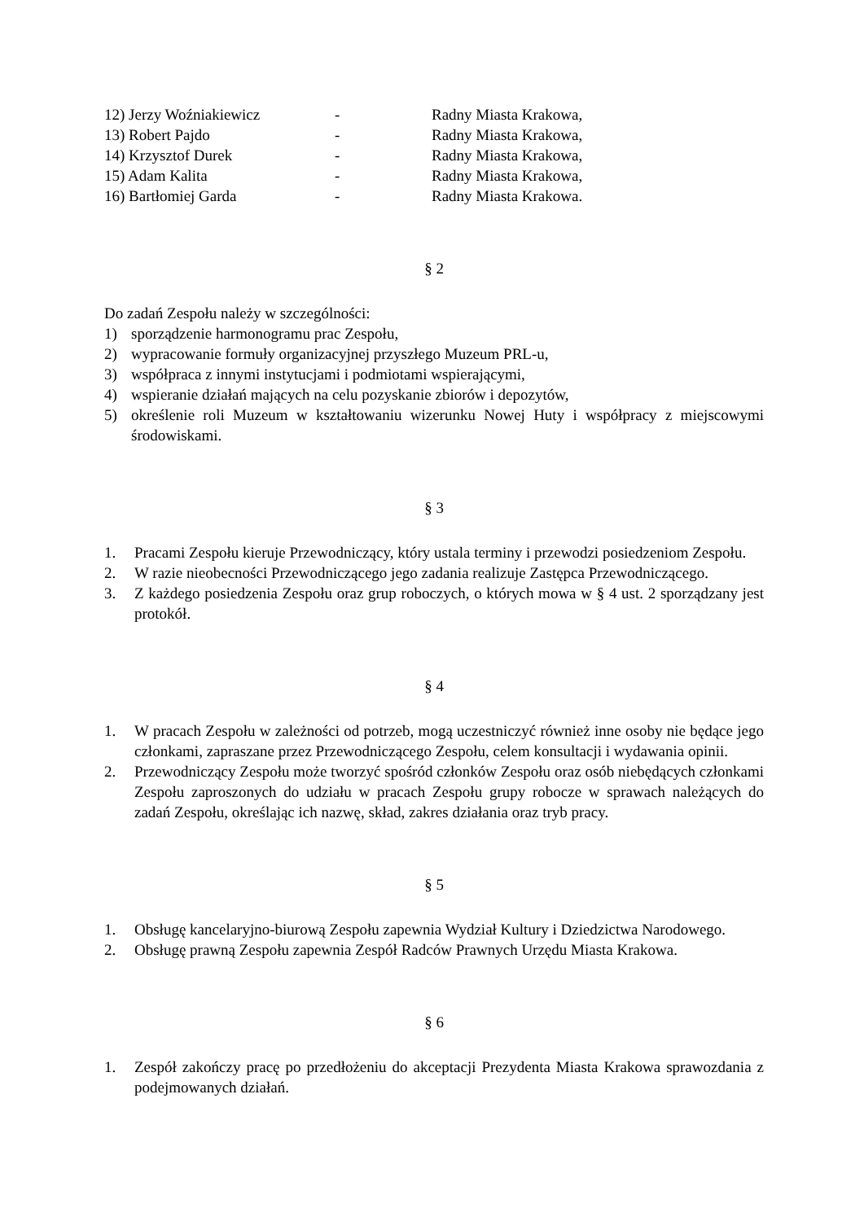| 12) Jerzy Woźniakiewicz | - | Radny Miasta Krakowa, |
| 13) Robert Pajdo | - | Radny Miasta Krakowa, |
| 14) Krzysztof Durek | - | Radny Miasta Krakowa, |
| 15) Adam Kalita | - | Radny Miasta Krakowa, |
| 16) Bartłomiej Garda | - | Radny Miasta Krakowa. |
§ 2
Do zadań Zespołu należy w szczególności:
1) sporządzenie harmonogramu prac Zespołu,
2) wypracowanie formuły organizacyjnej przyszłego Muzeum PRL-u,
3) współpraca z innymi instytucjami i podmiotami wspierającymi,
4) wspieranie działań mających na celu pozyskanie zbiorów i depozytów,
5) określenie roli Muzeum w kształtowaniu wizerunku Nowej Huty i współpracy z miejscowymi środowiskami.
§ 3
1. Pracami Zespołu kieruje Przewodniczący, który ustala terminy i przewodzi posiedzeniom Zespołu.
2. W razie nieobecności Przewodniczącego jego zadania realizuje Zastępca Przewodniczącego.
3. Z każdego posiedzenia Zespołu oraz grup roboczych, o których mowa w § 4 ust. 2 sporządzany jest protokół.
§ 4
1. W pracach Zespołu w zależności od potrzeb, mogą uczestniczyć również inne osoby nie będące jego członkami, zapraszane przez Przewodniczącego Zespołu, celem konsultacji i wydawania opinii.
2. Przewodniczący Zespołu może tworzyć spośród członków Zespołu oraz osób niebędących członkami Zespołu zaproszonych do udziału w pracach Zespołu grupy robocze w sprawach należących do zadań Zespołu, określając ich nazwę, skład, zakres działania oraz tryb pracy.
§ 5
1. Obsługę kancelaryjno-biurową Zespołu zapewnia Wydział Kultury i Dziedzictwa Narodowego.
2. Obsługę prawną Zespołu zapewnia Zespół Radców Prawnych Urzędu Miasta Krakowa.
§ 6
1. Zespół zakończy pracę po przedłożeniu do akceptacji Prezydenta Miasta Krakowa sprawozdania z podejmowanych działań.